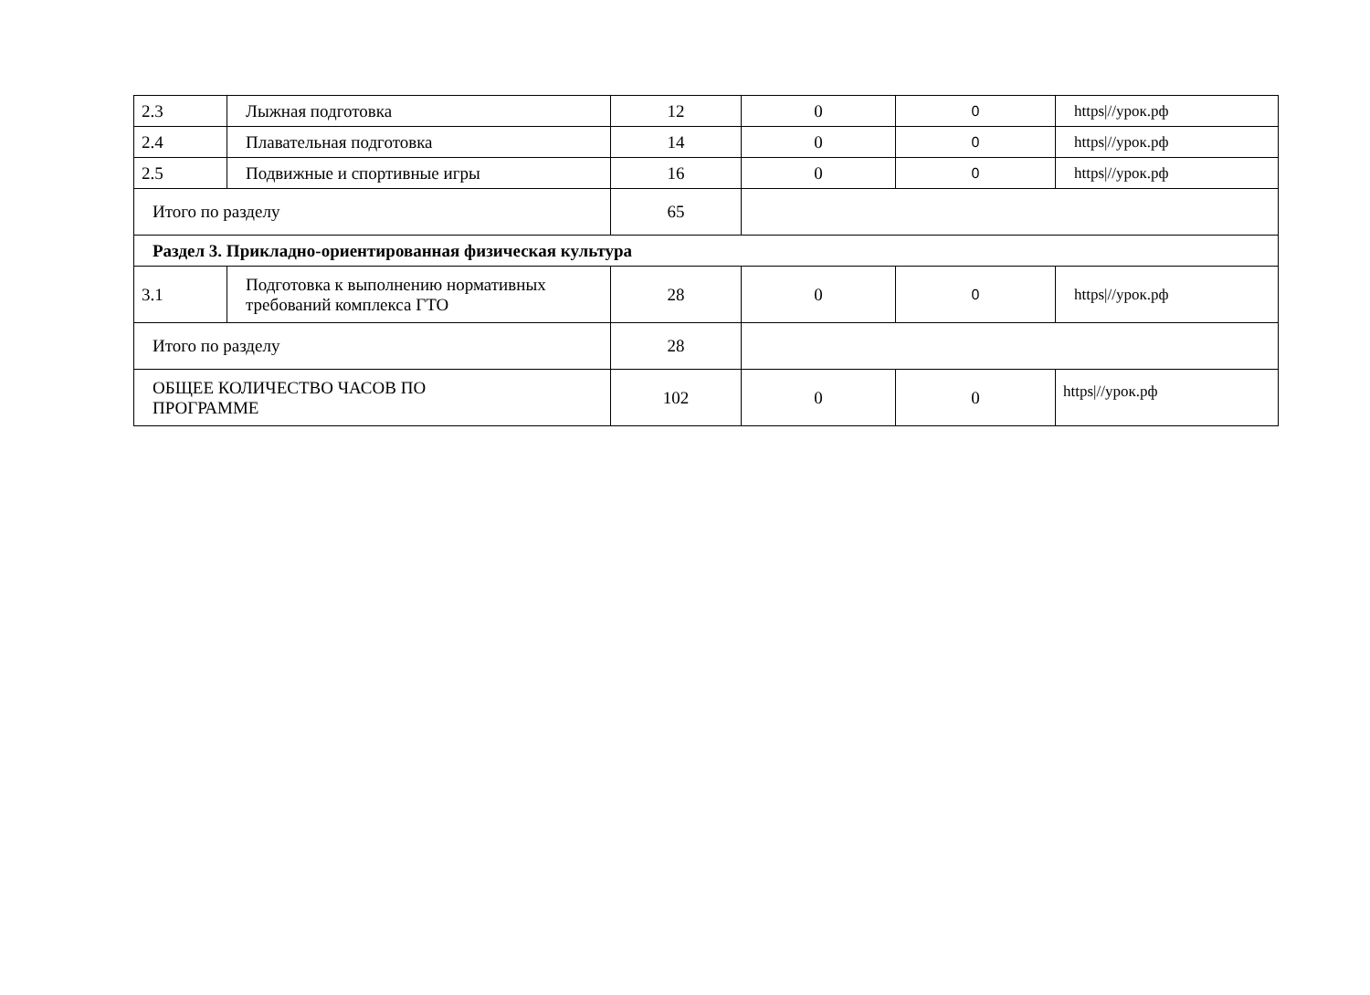| 2.3 | Лыжная подготовка | 12 | 0 | 0 | https///урок.рф |
| 2.4 | Плавательная подготовка | 14 | 0 | 0 | https///урок.рф |
| 2.5 | Подвижные и спортивные игры | 16 | 0 | 0 | https///урок.рф |
| Итого по разделу | | 65 | | | |
| Раздел 3. Прикладно-ориентированная физическая культура | | | | | |
| 3.1 | Подготовка к выполнению нормативных требований комплекса ГТО | 28 | 0 | 0 | https///урок.рф |
| Итого по разделу | | 28 | | | |
| ОБЩЕЕ КОЛИЧЕСТВО ЧАСОВ ПО ПРОГРАММЕ | | 102 | 0 | 0 | https///урок.рф |